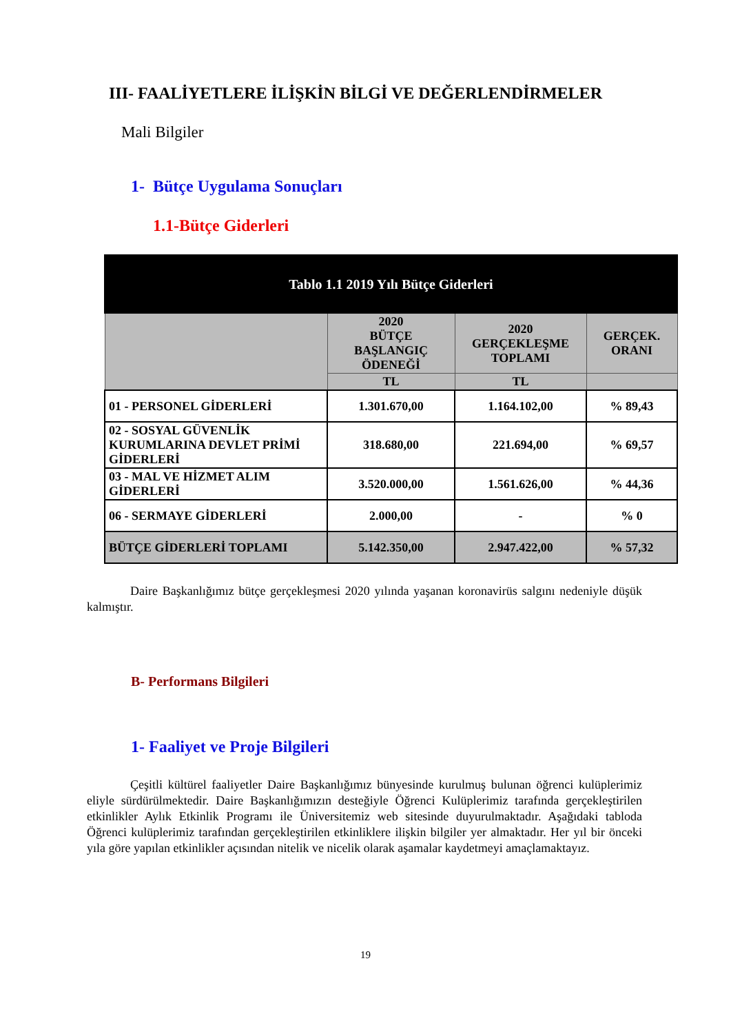III- FAALİYETLERE İLİŞKİN BİLGİ VE DEĞERLENDİRMELER
Mali Bilgiler
1- Bütçe Uygulama Sonuçları
1.1-Bütçe Giderleri
| Tablo 1.1 2019 Yılı Bütçe Giderleri | | | |
| --- | --- | --- | --- |
| | 2020 BÜTÇE BAŞLANGIÇ ÖDENEĞİ | 2020 GERÇEKLEŞME TOPLAMI | GERÇEK. ORANI |
| | TL | TL | |
| 01 - PERSONEL GİDERLERİ | 1.301.670,00 | 1.164.102,00 | % 89,43 |
| 02 - SOSYAL GÜVENLİK KURUMLARINA DEVLET PRİMİ GİDERLERİ | 318.680,00 | 221.694,00 | % 69,57 |
| 03 - MAL VE HİZMET ALIM GİDERLERİ | 3.520.000,00 | 1.561.626,00 | % 44,36 |
| 06 - SERMAYE GİDERLERİ | 2.000,00 | - | % 0 |
| BÜTÇE GİDERLERİ TOPLAMI | 5.142.350,00 | 2.947.422,00 | % 57,32 |
Daire Başkanlığımız bütçe gerçekleşmesi 2020 yılında yaşanan koronavirüs salgını nedeniyle düşük kalmıştır.
B- Performans Bilgileri
1- Faaliyet ve Proje Bilgileri
Çeşitli kültürel faaliyetler Daire Başkanlığımız bünyesinde kurulmuş bulunan öğrenci kulüplerimiz eliyle sürdürülmektedir. Daire Başkanlığımızın desteğiyle Öğrenci Kulüplerimiz tarafında gerçekleştirilen etkinlikler Aylık Etkinlik Programı ile Üniversitemiz web sitesinde duyurulmaktadır. Aşağıdaki tabloda Öğrenci kulüplerimiz tarafından gerçekleştirilen etkinliklere ilişkin bilgiler yer almaktadır. Her yıl bir önceki yıla göre yapılan etkinlikler açısından nitelik ve nicelik olarak aşamalar kaydetmeyi amaçlamaktayız.
19